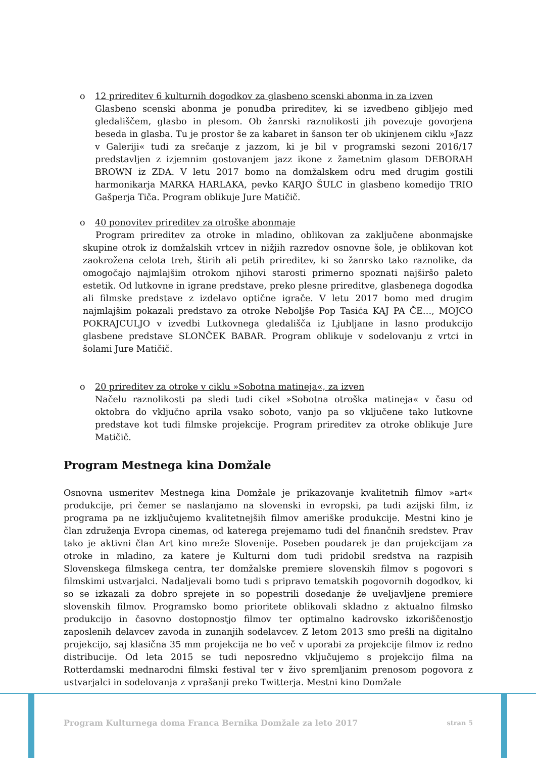o 12 prireditev 6 kulturnih dogodkov za glasbeno scenski abonma in za izven
Glasbeno scenski abonma je ponudba prireditev, ki se izvedbeno gibljejo med gledališčem, glasbo in plesom. Ob žanrski raznolikosti jih povezuje govorjena beseda in glasba. Tu je prostor še za kabaret in šanson ter ob ukinjenem ciklu »Jazz v Galeriji« tudi za srečanje z jazzom, ki je bil v programski sezoni 2016/17 predstavljen z izjemnim gostovanjem jazz ikone z žametnim glasom DEBORAH BROWN iz ZDA. V letu 2017 bomo na domžalskem odru med drugim gostili harmonikarja MARKA HARLAKA, pevko KARJO ŠULC in glasbeno komedijo TRIO Gašperja Tiča. Program oblikuje Jure Matičič.
o 40 ponovitev prireditev za otroške abonmaje
Program prireditev za otroke in mladino, oblikovan za zaključene abonmajske skupine otrok iz domžalskih vrtcev in nižjih razredov osnovne šole, je oblikovan kot zaokrožena celota treh, štirih ali petih prireditev, ki so žanrsko tako raznolike, da omogočajo najmlajšim otrokom njihovi starosti primerno spoznati najširšo paleto estetik. Od lutkovne in igrane predstave, preko plesne prireditve, glasbenega dogodka ali filmske predstave z izdelavo optične igrače. V letu 2017 bomo med drugim najmlajšim pokazali predstavo za otroke Neboljše Pop Tasića KAJ PA ČE…, MOJCO POKRAJCULJO v izvedbi Lutkovnega gledališča iz Ljubljane in lasno produkcijo glasbene predstave SLONČEK BABAR. Program oblikuje v sodelovanju z vrtci in šolami Jure Matičič.
o 20 prireditev za otroke v ciklu »Sobotna matineja«, za izven
Načelu raznolikosti pa sledi tudi cikel »Sobotna otroška matineja« v času od oktobra do vključno aprila vsako soboto, vanjo pa so vključene tako lutkovne predstave kot tudi filmske projekcije. Program prireditev za otroke oblikuje Jure Matičič.
Program Mestnega kina Domžale
Osnovna usmeritev Mestnega kina Domžale je prikazovanje kvalitetnih filmov »art« produkcije, pri čemer se naslanjamo na slovenski in evropski, pa tudi azijski film, iz programa pa ne izključujemo kvalitetnejših filmov ameriške produkcije. Mestni kino je član združenja Evropa cinemas, od katerega prejemamo tudi del finančnih sredstev. Prav tako je aktivni član Art kino mreže Slovenije. Poseben poudarek je dan projekcijam za otroke in mladino, za katere je Kulturni dom tudi pridobil sredstva na razpisih Slovenskega filmskega centra, ter domžalske premiere slovenskih filmov s pogovori s filmskimi ustvarjalci. Nadaljevali bomo tudi s pripravo tematskih pogovornih dogodkov, ki so se izkazali za dobro sprejete in so popestrili dosedanje že uveljavljene premiere slovenskih filmov. Programsko bomo prioritete oblikovali skladno z aktualno filmsko produkcijo in časovno dostopnostjo filmov ter optimalno kadrovsko izkoriščenostjo zaposlenih delavcev zavoda in zunanjih sodelavcev. Z letom 2013 smo prešli na digitalno projekcijo, saj klasična 35 mm projekcija ne bo več v uporabi za projekcije filmov iz redno distribucije. Od leta 2015 se tudi neposredno vključujemo s projekcijo filma na Rotterdamski mednarodni filmski festival ter v živo spremljanim prenosom pogovora z ustvarjalci in sodelovanja z vprašanji preko Twitterja. Mestni kino Domžale
Program Kulturnega doma Franca Bernika Domžale za leto 2017 stran 5